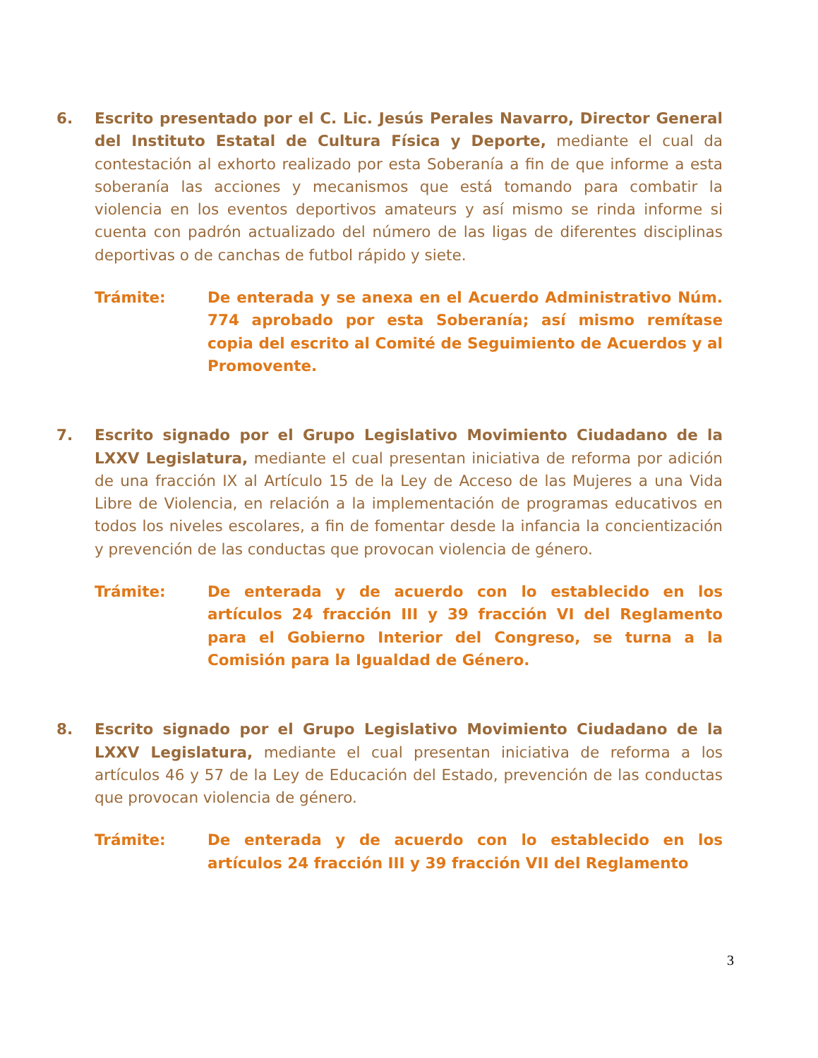6. Escrito presentado por el C. Lic. Jesús Perales Navarro, Director General del Instituto Estatal de Cultura Física y Deporte, mediante el cual da contestación al exhorto realizado por esta Soberanía a fin de que informe a esta soberanía las acciones y mecanismos que está tomando para combatir la violencia en los eventos deportivos amateurs y así mismo se rinda informe si cuenta con padrón actualizado del número de las ligas de diferentes disciplinas deportivas o de canchas de futbol rápido y siete.
Trámite: De enterada y se anexa en el Acuerdo Administrativo Núm. 774 aprobado por esta Soberanía; así mismo remítase copia del escrito al Comité de Seguimiento de Acuerdos y al Promovente.
7. Escrito signado por el Grupo Legislativo Movimiento Ciudadano de la LXXV Legislatura, mediante el cual presentan iniciativa de reforma por adición de una fracción IX al Artículo 15 de la Ley de Acceso de las Mujeres a una Vida Libre de Violencia, en relación a la implementación de programas educativos en todos los niveles escolares, a fin de fomentar desde la infancia la concientización y prevención de las conductas que provocan violencia de género.
Trámite: De enterada y de acuerdo con lo establecido en los artículos 24 fracción III y 39 fracción VI del Reglamento para el Gobierno Interior del Congreso, se turna a la Comisión para la Igualdad de Género.
8. Escrito signado por el Grupo Legislativo Movimiento Ciudadano de la LXXV Legislatura, mediante el cual presentan iniciativa de reforma a los artículos 46 y 57 de la Ley de Educación del Estado, prevención de las conductas que provocan violencia de género.
Trámite: De enterada y de acuerdo con lo establecido en los artículos 24 fracción III y 39 fracción VII del Reglamento
3